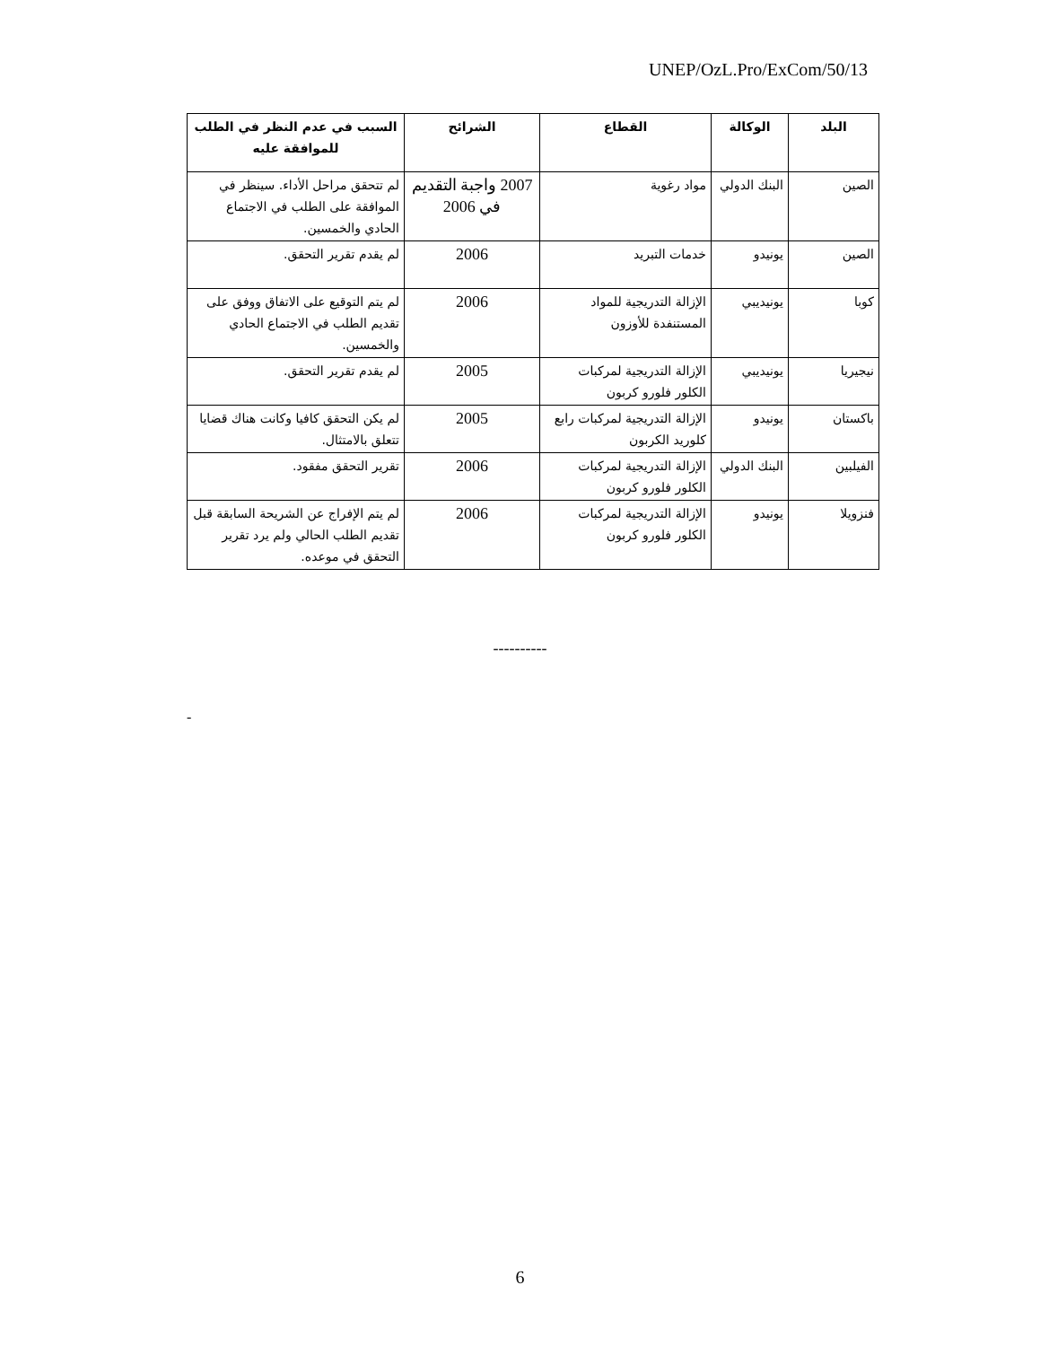UNEP/OzL.Pro/ExCom/50/13
| البلد | الوكالة | القطاع | الشرائح | السبب في عدم النظر في الطلب للموافقة عليه |
| --- | --- | --- | --- | --- |
| الصين | البنك الدولي | مواد رغوية | 2007 واجبة التقديم في 2006 | لم تتحقق مراحل الأداء. سينظر في الموافقة على الطلب في الاجتماع الحادي والخمسين. |
| الصين | يونيدو | خدمات التبريد | 2006 | لم يقدم تقرير التحقق. |
| كوبا | يونيديبي | الإزالة التدريجية للمواد المستنفدة للأوزون | 2006 | لم يتم التوقيع على الاتفاق ووفق على تقديم الطلب في الاجتماع الحادي والخمسين. |
| نيجيريا | يونيديبي | الإزالة التدريجية لمركبات الكلور فلورو كربون | 2005 | لم يقدم تقرير التحقق. |
| باكستان | يونيدو | الإزالة التدريجية لمركبات رابع كلوريد الكربون | 2005 | لم يكن التحقق كافيا وكانت هناك قضايا تتعلق بالامتثال. |
| الفيلبين | البنك الدولي | الإزالة التدريجية لمركبات الكلور فلورو كربون | 2006 | تقرير التحقق مفقود. |
| فنزويلا | يونيدو | الإزالة التدريجية لمركبات الكلور فلورو كربون | 2006 | لم يتم الإفراج عن الشريحة السابقة قبل تقديم الطلب الحالي ولم يرد تقرير التحقق في موعده. |
----------
-
6